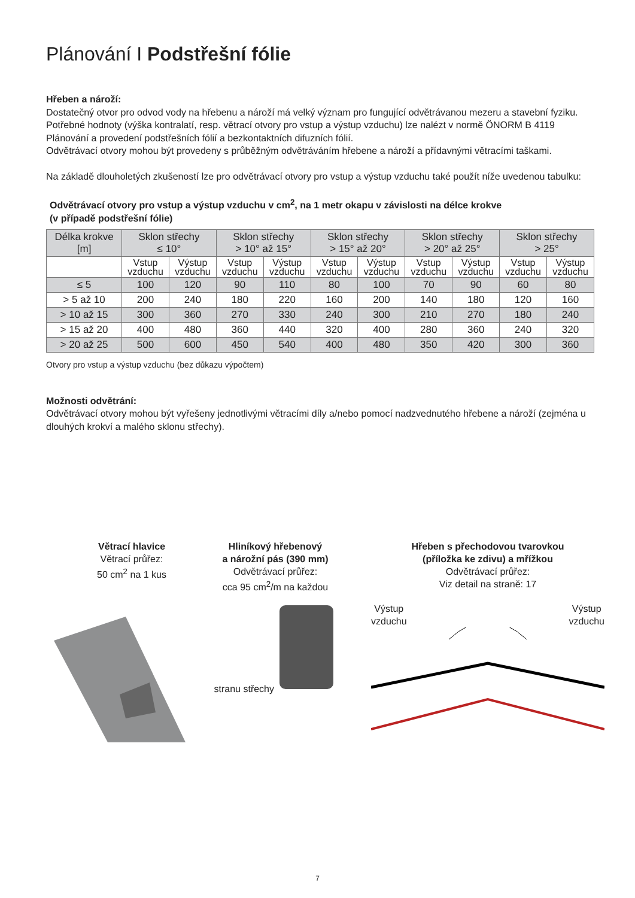Plánování I Podstřešní fólie
Hřeben a nároží:
Dostatečný otvor pro odvod vody na hřebenu a nároží má velký význam pro fungující odvětrávanou mezeru a stavební fyziku. Potřebné hodnoty (výška kontralatí, resp. větrací otvory pro vstup a výstup vzduchu) lze nalézt v normě ÖNORM B 4119 Plánování a provedení podstřešních fólií a bezkontaktních difuzních fólií.
Odvětrávací otvory mohou být provedeny s průběžným odvětráváním hřebene a nároží a přídavnými větracími taškami.
Na základě dlouholetých zkušeností lze pro odvětrávací otvory pro vstup a výstup vzduchu také použít níže uvedenou tabulku:
Odvětrávací otvory pro vstup a výstup vzduchu v cm<sup>2</sup>, na 1 metr okapu v závislosti na délce krokve
(v případě podstřešní fólie)
| Délka krokve [m] | Sklon střechy ≤ 10° | | Sklon střechy > 10° až 15° | | Sklon střechy > 15° až 20° | | Sklon střechy > 20° až 25° | | Sklon střechy > 25° | |
| --- | --- | --- | --- | --- | --- | --- | --- | --- | --- | --- |
| | Vstup vzduchu | Výstup vzduchu | Vstup vzduchu | Výstup vzduchu | Vstup vzduchu | Výstup vzduchu | Vstup vzduchu | Výstup vzduchu | Vstup vzduchu | Výstup vzduchu |
| ≤ 5 | 100 | 120 | 90 | 110 | 80 | 100 | 70 | 90 | 60 | 80 |
| > 5 až 10 | 200 | 240 | 180 | 220 | 160 | 200 | 140 | 180 | 120 | 160 |
| > 10 až 15 | 300 | 360 | 270 | 330 | 240 | 300 | 210 | 270 | 180 | 240 |
| > 15 až 20 | 400 | 480 | 360 | 440 | 320 | 400 | 280 | 360 | 240 | 320 |
| > 20 až 25 | 500 | 600 | 450 | 540 | 400 | 480 | 350 | 420 | 300 | 360 |
Otvory pro vstup a výstup vzduchu (bez důkazu výpočtem)
Možnosti odvětrání:
Odvětrávací otvory mohou být vyřešeny jednotlivými větracími díly a/nebo pomocí nadzvednutého hřebene a nároží (zejména u dlouhých krokví a malého sklonu střechy).
Větrací hlavice
Větrací průřez:
50 cm<sup>2</sup> na 1 kus
Hliníkový hřebenový
a nárožní pás (390 mm)
Odvětrávací průřez:
cca 95 cm<sup>2</sup>/m na každou
stranu střechy
Hřeben s přechodovou tvarovkou
(příložka ke zdivu) a mřížkou
Odvětrávací průřez:
Viz detail na straně: 17
Výstup
vzduchu Výstup
vzduchu
7